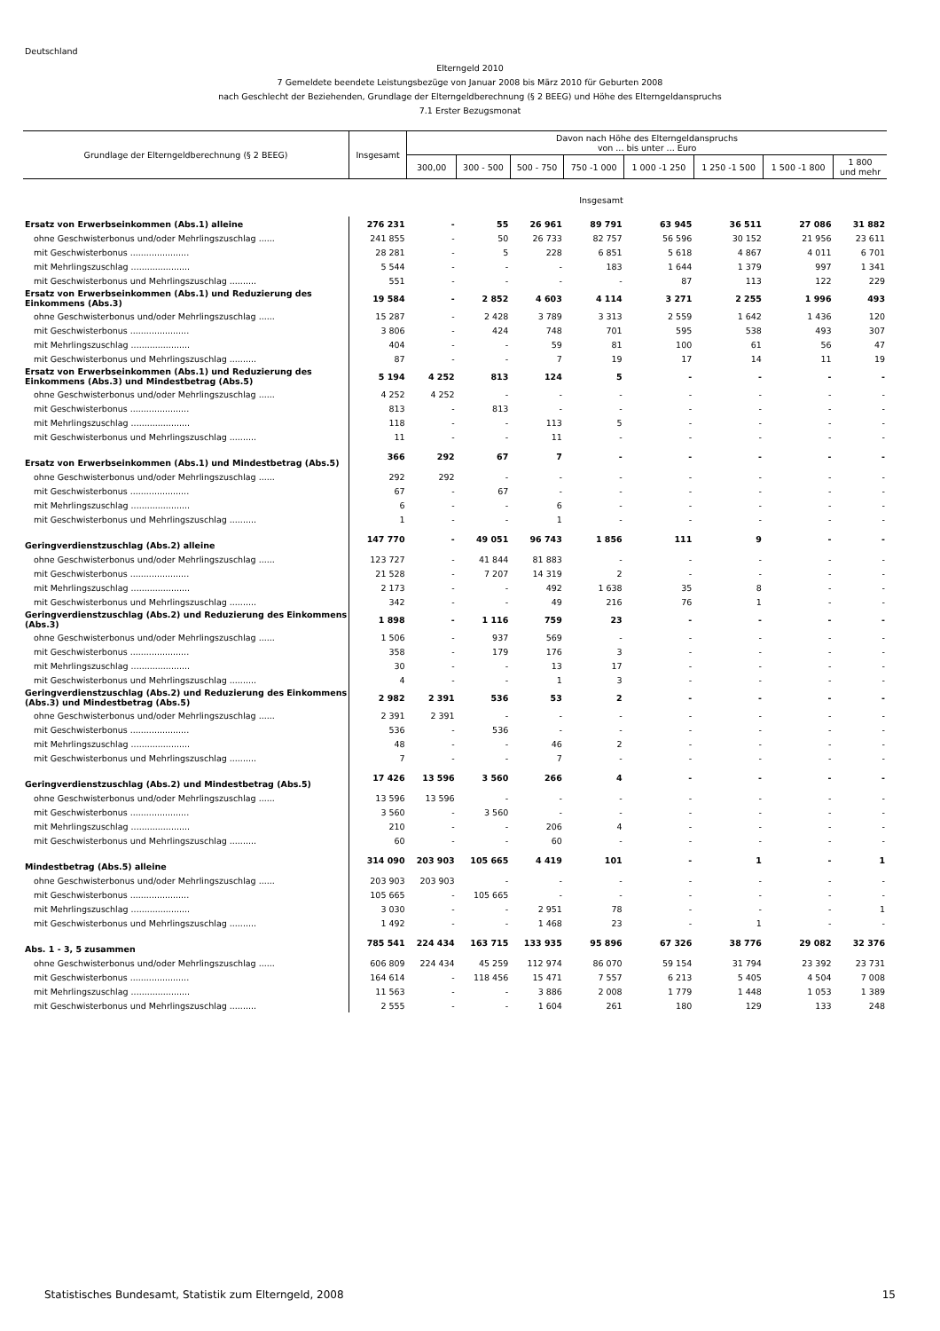Deutschland
Elterngeld 2010
7 Gemeldete beendete Leistungsbezüge von Januar 2008 bis März 2010 für Geburten 2008
nach Geschlecht der Beziehenden, Grundlage der Elterngeldberechnung (§ 2 BEEG) und Höhe des Elterngeldanspruchs
7.1 Erster Bezugsmonat
| Grundlage der Elterngeldberechnung (§ 2 BEEG) | Insgesamt | Davon nach Höhe des Elterngeldanspruchs von ... bis unter ... Euro | | | | | | | |
| --- | --- | --- | --- | --- | --- | --- | --- | --- | --- |
| | | 300,00 | 300 - 500 | 500 - 750 | 750 -1 000 | 1 000 -1 250 | 1 250 -1 500 | 1 500 -1 800 | 1 800 und mehr |
| Insgesamt | | | | | | | | | |
| Ersatz von Erwerbseinkommen (Abs.1) alleine | 276 231 | - | 55 | 26 961 | 89 791 | 63 945 | 36 511 | 27 086 | 31 882 |
| ohne Geschwisterbonus und/oder Mehrlingszuschlag ...... | 241 855 | - | 50 | 26 733 | 82 757 | 56 596 | 30 152 | 21 956 | 23 611 |
| mit Geschwisterbonus ...................... | 28 281 | - | 5 | 228 | 6 851 | 5 618 | 4 867 | 4 011 | 6 701 |
| mit Mehrlingszuschlag ...................... | 5 544 | - | - | - | 183 | 1 644 | 1 379 | 997 | 1 341 |
| mit Geschwisterbonus und Mehrlingszuschlag .......... | 551 | - | - | - | - | 87 | 113 | 122 | 229 |
| Ersatz von Erwerbseinkommen (Abs.1) und Reduzierung des Einkommens (Abs.3) | 19 584 | - | 2 852 | 4 603 | 4 114 | 3 271 | 2 255 | 1 996 | 493 |
| ohne Geschwisterbonus und/oder Mehrlingszuschlag ...... | 15 287 | - | 2 428 | 3 789 | 3 313 | 2 559 | 1 642 | 1 436 | 120 |
| mit Geschwisterbonus ...................... | 3 806 | - | 424 | 748 | 701 | 595 | 538 | 493 | 307 |
| mit Mehrlingszuschlag ...................... | 404 | - | - | 59 | 81 | 100 | 61 | 56 | 47 |
| mit Geschwisterbonus und Mehrlingszuschlag .......... | 87 | - | - | 7 | 19 | 17 | 14 | 11 | 19 |
| Ersatz von Erwerbseinkommen (Abs.1) und Reduzierung des Einkommens (Abs.3) und Mindestbetrag (Abs.5) | 5 194 | 4 252 | 813 | 124 | 5 | - | - | - | - |
| ohne Geschwisterbonus und/oder Mehrlingszuschlag ...... | 4 252 | 4 252 | - | - | - | - | - | - | - |
| mit Geschwisterbonus ...................... | 813 | - | 813 | - | - | - | - | - | - |
| mit Mehrlingszuschlag ...................... | 118 | - | - | 113 | 5 | - | - | - | - |
| mit Geschwisterbonus und Mehrlingszuschlag .......... | 11 | - | - | 11 | - | - | - | - | - |
| Ersatz von Erwerbseinkommen (Abs.1) und Mindestbetrag (Abs.5) | 366 | 292 | 67 | 7 | - | - | - | - | - |
| ohne Geschwisterbonus und/oder Mehrlingszuschlag ...... | 292 | 292 | - | - | - | - | - | - | - |
| mit Geschwisterbonus ...................... | 67 | - | 67 | - | - | - | - | - | - |
| mit Mehrlingszuschlag ...................... | 6 | - | - | 6 | - | - | - | - | - |
| mit Geschwisterbonus und Mehrlingszuschlag .......... | 1 | - | - | 1 | - | - | - | - | - |
| Geringverdienstzuschlag (Abs.2) alleine | 147 770 | - | 49 051 | 96 743 | 1 856 | 111 | 9 | - | - |
| ohne Geschwisterbonus und/oder Mehrlingszuschlag ...... | 123 727 | - | 41 844 | 81 883 | - | - | - | - | - |
| mit Geschwisterbonus ...................... | 21 528 | - | 7 207 | 14 319 | 2 | - | - | - | - |
| mit Mehrlingszuschlag ...................... | 2 173 | - | - | 492 | 1 638 | 35 | 8 | - | - |
| mit Geschwisterbonus und Mehrlingszuschlag .......... | 342 | - | - | 49 | 216 | 76 | 1 | - | - |
| Geringverdienstzuschlag (Abs.2) und Reduzierung des Einkommens (Abs.3) | 1 898 | - | 1 116 | 759 | 23 | - | - | - | - |
| ohne Geschwisterbonus und/oder Mehrlingszuschlag ...... | 1 506 | - | 937 | 569 | - | - | - | - | - |
| mit Geschwisterbonus ...................... | 358 | - | 179 | 176 | 3 | - | - | - | - |
| mit Mehrlingszuschlag ...................... | 30 | - | - | 13 | 17 | - | - | - | - |
| mit Geschwisterbonus und Mehrlingszuschlag .......... | 4 | - | - | 1 | 3 | - | - | - | - |
| Geringverdienstzuschlag (Abs.2) und Reduzierung des Einkommens (Abs.3) und Mindestbetrag (Abs.5) | 2 982 | 2 391 | 536 | 53 | 2 | - | - | - | - |
| ohne Geschwisterbonus und/oder Mehrlingszuschlag ...... | 2 391 | 2 391 | - | - | - | - | - | - | - |
| mit Geschwisterbonus ...................... | 536 | - | 536 | - | - | - | - | - | - |
| mit Mehrlingszuschlag ...................... | 48 | - | - | 46 | 2 | - | - | - | - |
| mit Geschwisterbonus und Mehrlingszuschlag .......... | 7 | - | - | 7 | - | - | - | - | - |
| Geringverdienstzuschlag (Abs.2) und Mindestbetrag (Abs.5) | 17 426 | 13 596 | 3 560 | 266 | 4 | - | - | - | - |
| ohne Geschwisterbonus und/oder Mehrlingszuschlag ...... | 13 596 | 13 596 | - | - | - | - | - | - | - |
| mit Geschwisterbonus ...................... | 3 560 | - | 3 560 | - | - | - | - | - | - |
| mit Mehrlingszuschlag ...................... | 210 | - | - | 206 | 4 | - | - | - | - |
| mit Geschwisterbonus und Mehrlingszuschlag .......... | 60 | - | - | 60 | - | - | - | - | - |
| Mindestbetrag (Abs.5) alleine | 314 090 | 203 903 | 105 665 | 4 419 | 101 | - | 1 | - | 1 |
| ohne Geschwisterbonus und/oder Mehrlingszuschlag ...... | 203 903 | 203 903 | - | - | - | - | - | - | - |
| mit Geschwisterbonus ...................... | 105 665 | - | 105 665 | - | - | - | - | - | - |
| mit Mehrlingszuschlag ...................... | 3 030 | - | - | 2 951 | 78 | - | - | - | 1 |
| mit Geschwisterbonus und Mehrlingszuschlag .......... | 1 492 | - | - | 1 468 | 23 | - | 1 | - | - |
| Abs. 1 - 3, 5 zusammen | 785 541 | 224 434 | 163 715 | 133 935 | 95 896 | 67 326 | 38 776 | 29 082 | 32 376 |
| ohne Geschwisterbonus und/oder Mehrlingszuschlag ...... | 606 809 | 224 434 | 45 259 | 112 974 | 86 070 | 59 154 | 31 794 | 23 392 | 23 731 |
| mit Geschwisterbonus ...................... | 164 614 | - | 118 456 | 15 471 | 7 557 | 6 213 | 5 405 | 4 504 | 7 008 |
| mit Mehrlingszuschlag ...................... | 11 563 | - | - | 3 886 | 2 008 | 1 779 | 1 448 | 1 053 | 1 389 |
| mit Geschwisterbonus und Mehrlingszuschlag .......... | 2 555 | - | - | 1 604 | 261 | 180 | 129 | 133 | 248 |
Statistisches Bundesamt, Statistik zum Elterngeld, 2008 15